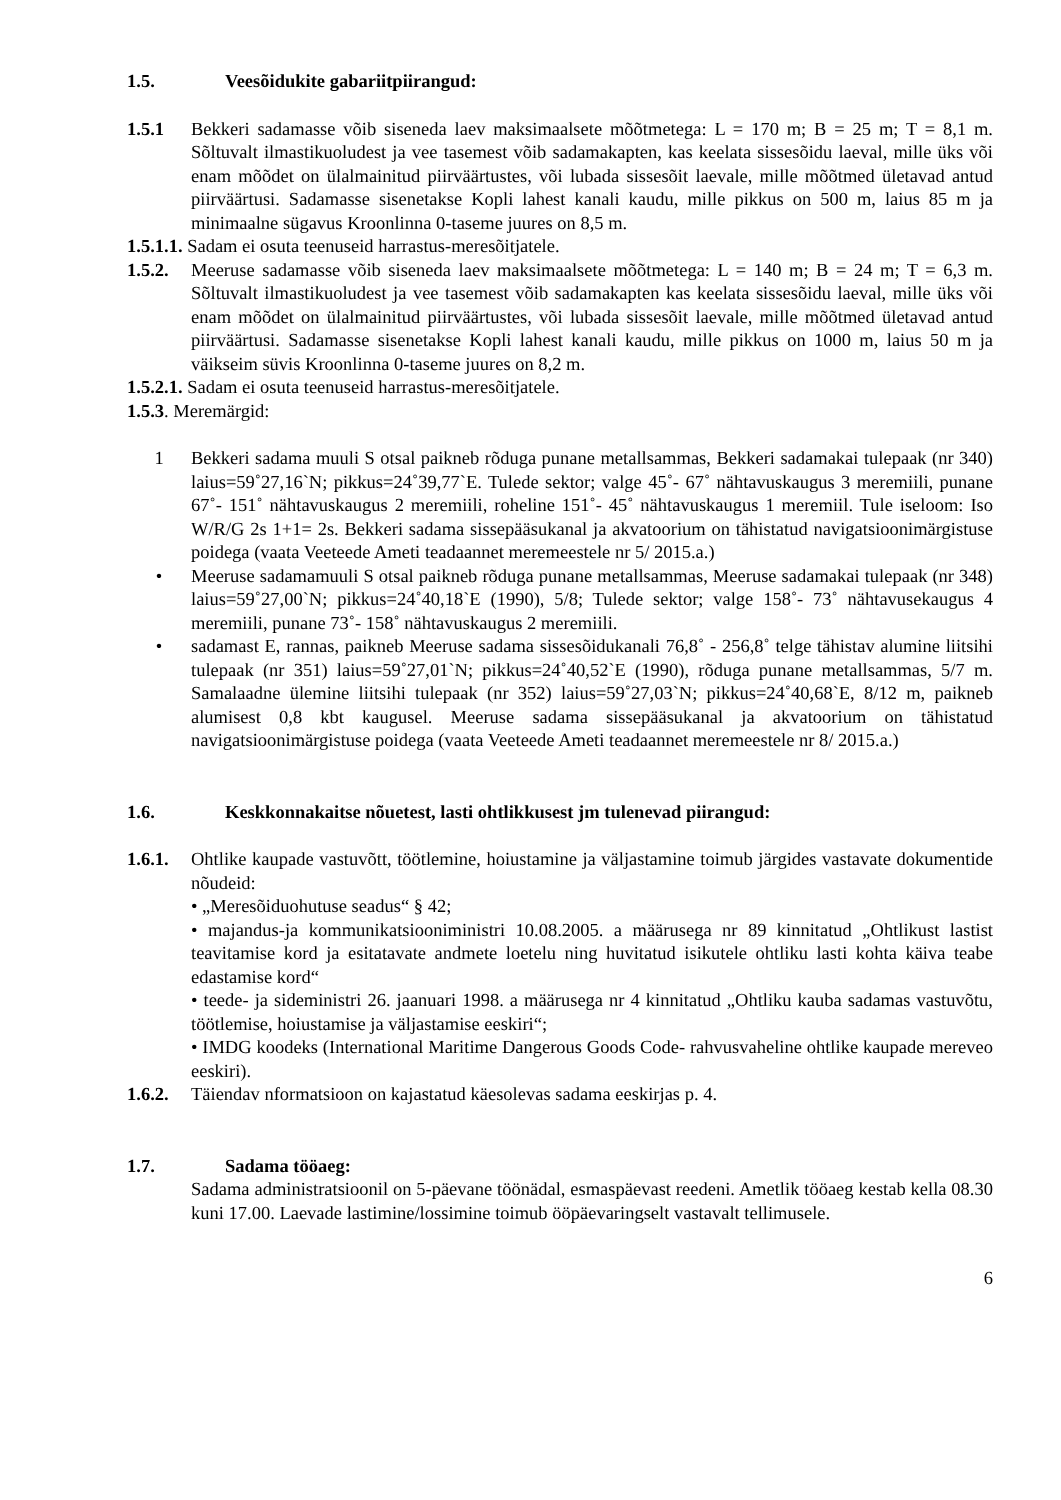1.5. Veesõidukite gabariitpiirangud:
1.5.1 Bekkeri sadamasse võib siseneda laev maksimaalsete mõõtmetega: L = 170 m; B = 25 m; T = 8,1 m. Sõltuvalt ilmastikuoludest ja vee tasemest võib sadamakapten, kas keelata sissesõidu laeval, mille üks või enam mõõdet on ülalmainitud piirväärtustes, või lubada sissesõit laevale, mille mõõtmed ületavad antud piirväärtusi. Sadamasse sisenetakse Kopli lahest kanali kaudu, mille pikkus on 500 m, laius 85 m ja minimaalne sügavus Kroonlinna 0-taseme juures on 8,5 m.
1.5.1.1. Sadam ei osuta teenuseid harrastus-meresõitjatele.
1.5.2. Meeruse sadamasse võib siseneda laev maksimaalsete mõõtmetega: L = 140 m; B = 24 m; T = 6,3 m. Sõltuvalt ilmastikuoludest ja vee tasemest võib sadamakapten kas keelata sissesõidu laeval, mille üks või enam mõõdet on ülalmainitud piirväärtustes, või lubada sissesõit laevale, mille mõõtmed ületavad antud piirväärtusi. Sadamasse sisenetakse Kopli lahest kanali kaudu, mille pikkus on 1000 m, laius 50 m ja väikseim süvis Kroonlinna 0-taseme juures on 8,2 m.
1.5.2.1. Sadam ei osuta teenuseid harrastus-meresõitjatele.
1.5.3. Meremärgid:
1 Bekkeri sadama muuli S otsal paikneb rõduga punane metallsammas, Bekkeri sadamakai tulepaak (nr 340) laius=59˚27,16`N; pikkus=24˚39,77`E. Tulede sektor; valge 45˚- 67˚ nähtavuskaugus 3 meremiili, punane 67˚- 151˚ nähtavuskaugus 2 meremiili, roheline 151˚- 45˚ nähtavuskaugus 1 meremiil. Tule iseloom: Iso W/R/G 2s 1+1= 2s. Bekkeri sadama sissepääsukanal ja akvatoorium on tähistatud navigatsioonimärgistuse poidega (vaata Veeteede Ameti teadaannet meremeestele nr 5/ 2015.a.)
• Meeruse sadamamuuli S otsal paikneb rõduga punane metallsammas, Meeruse sadamakai tulepaak (nr 348) laius=59˚27,00`N; pikkus=24˚40,18`E (1990), 5/8; Tulede sektor; valge 158˚- 73˚ nähtavusekaugus 4 meremiili, punane 73˚- 158˚ nähtavuskaugus 2 meremiili.
• sadamast E, rannas, paikneb Meeruse sadama sissesõidukanali 76,8˚ - 256,8˚ telge tähistav alumine liitsihi tulepaak (nr 351) laius=59˚27,01`N; pikkus=24˚40,52`E (1990), rõduga punane metallsammas, 5/7 m. Samalaadne ülemine liitsihi tulepaak (nr 352) laius=59˚27,03`N; pikkus=24˚40,68`E, 8/12 m, paikneb alumisest 0,8 kbt kaugusel. Meeruse sadama sissepääsukanal ja akvatoorium on tähistatud navigatsioonimärgistuse poidega (vaata Veeteede Ameti teadaannet meremeestele nr 8/ 2015.a.)
1.6. Keskkonnakaitse nõuetest, lasti ohtlikkusest jm tulenevad piirangud:
1.6.1. Ohtlike kaupade vastuvõtt, töötlemine, hoiustamine ja väljastamine toimub järgides vastavate dokumentide nõudeid:
• „Meresõiduohutuse seadus“ § 42;
• majandus-ja kommunikatsiooniministri 10.08.2005. a määrusega nr 89 kinnitatud „Ohtlikust lastist teavitamise kord ja esitatavate andmete loetelu ning huvitatud isikutele ohtliku lasti kohta käiva teabe edastamise kord“
• teede- ja sideministri 26. jaanuari 1998. a määrusega nr 4 kinnitatud „Ohtliku kauba sadamas vastuvõtu, töötlemise, hoiustamise ja väljastamise eeskiri“;
• IMDG koodeks (International Maritime Dangerous Goods Code- rahvusvaheline ohtlike kaupade mereveo eeskiri).
1.6.2. Täiendav nformatsioon on kajastatud käesolevas sadama eeskirjas p. 4.
1.7. Sadama tööaeg:
Sadama administratsioonil on 5-päevane töönädal, esmaspäevast reedeni. Ametlik tööaeg kestab kella 08.30 kuni 17.00. Laevade lastimine/lossimine toimub ööpäevaringselt vastavalt tellimusele.
6